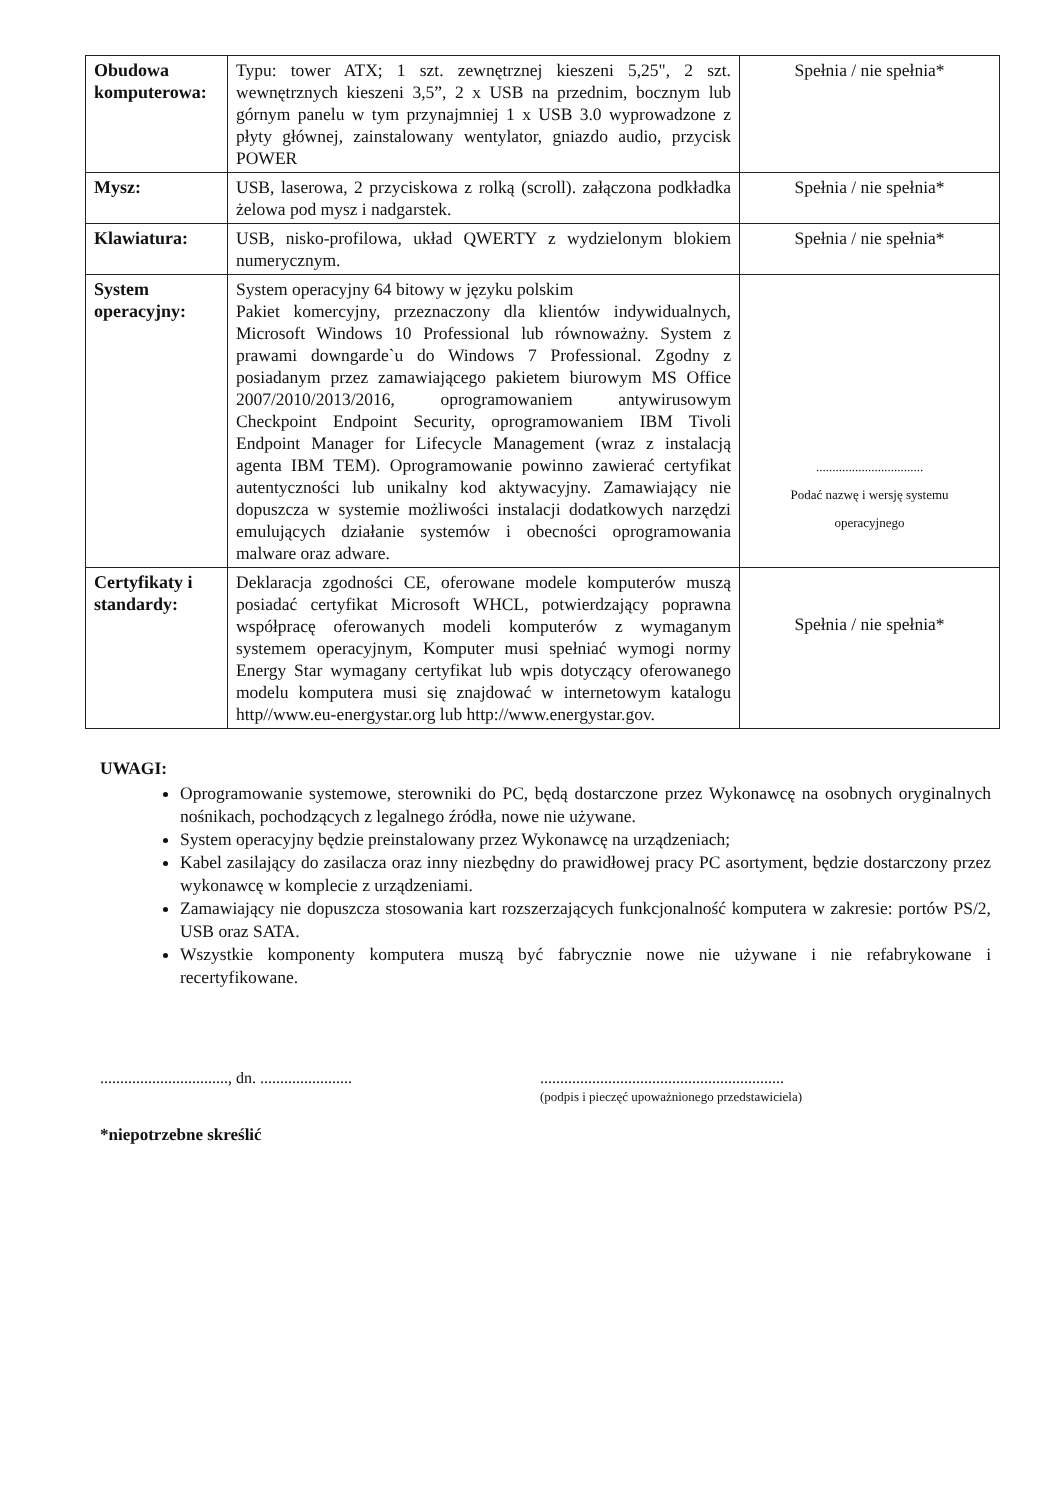| Obudowa komputerowa: | Typu: tower ATX; 1 szt. zewnętrznej kieszeni 5,25", 2 szt. wewnętrznych kieszeni 3,5”, 2 x USB na przednim, bocznym lub górnym panelu w tym przynajmniej 1 x USB 3.0 wyprowadzone z płyty głównej, zainstalowany wentylator, gniazdo audio, przycisk POWER | Spełnia / nie spełnia* |
| Mysz: | USB, laserowa, 2 przyciskowa z rolką (scroll). załączona podkładka żelowa pod mysz i nadgarstek. | Spełnia / nie spełnia* |
| Klawiatura: | USB, nisko-profilowa, układ QWERTY z wydzielonym blokiem numerycznym. | Spełnia / nie spełnia* |
| System operacyjny: | System operacyjny 64 bitowy w języku polskim Pakiet komercyjny, przeznaczony dla klientów indywidualnych, Microsoft Windows 10 Professional lub równoważny. System z prawami downgarde`u do Windows 7 Professional. Zgodny z posiadanym przez zamawiającego pakietem biurowym MS Office 2007/2010/2013/2016, oprogramowaniem antywirusowym Checkpoint Endpoint Security, oprogramowaniem IBM Tivoli Endpoint Manager for Lifecycle Management (wraz z instalacją agenta IBM TEM). Oprogramowanie powinno zawierać certyfikat autentyczności lub unikalny kod aktywacyjny. Zamawiający nie dopuszcza w systemie możliwości instalacji dodatkowych narzędzi emulujących działanie systemów i obecności oprogramowania malware oraz adware. | ................................. Podać nazwę i wersję systemu operacyjnego |
| Certyfikaty i standardy: | Deklaracja zgodności CE, oferowane modele komputerów muszą posiadać certyfikat Microsoft WHCL, potwierdzający poprawna współpracę oferowanych modeli komputerów z wymaganym systemem operacyjnym, Komputer musi spełniać wymogi normy Energy Star wymagany certyfikat lub wpis dotyczący oferowanego modelu komputera musi się znajdować w internetowym katalogu http//www.eu-energystar.org lub http://www.energystar.gov. | Spełnia / nie spełnia* |
UWAGI:
Oprogramowanie systemowe, sterowniki do PC, będą dostarczone przez Wykonawcę na osobnych oryginalnych nośnikach, pochodzących z legalnego źródła, nowe nie używane.
System operacyjny będzie preinstalowany przez Wykonawcę na urządzeniach;
Kabel zasilający do zasilacza oraz inny niezbędny do prawidłowej pracy PC asortyment, będzie dostarczony przez wykonawcę w komplecie z urządzeniami.
Zamawiający nie dopuszcza stosowania kart rozszerzających funkcjonalność komputera w zakresie: portów PS/2, USB oraz SATA.
Wszystkie komponenty komputera muszą być fabrycznie nowe nie używane i nie refabrykowane i recertyfikowane.
................................, dn. .......................
.............................................................
(podpis i pieczęć upoważnionego przedstawiciela)
*niepotrzebne skreślić